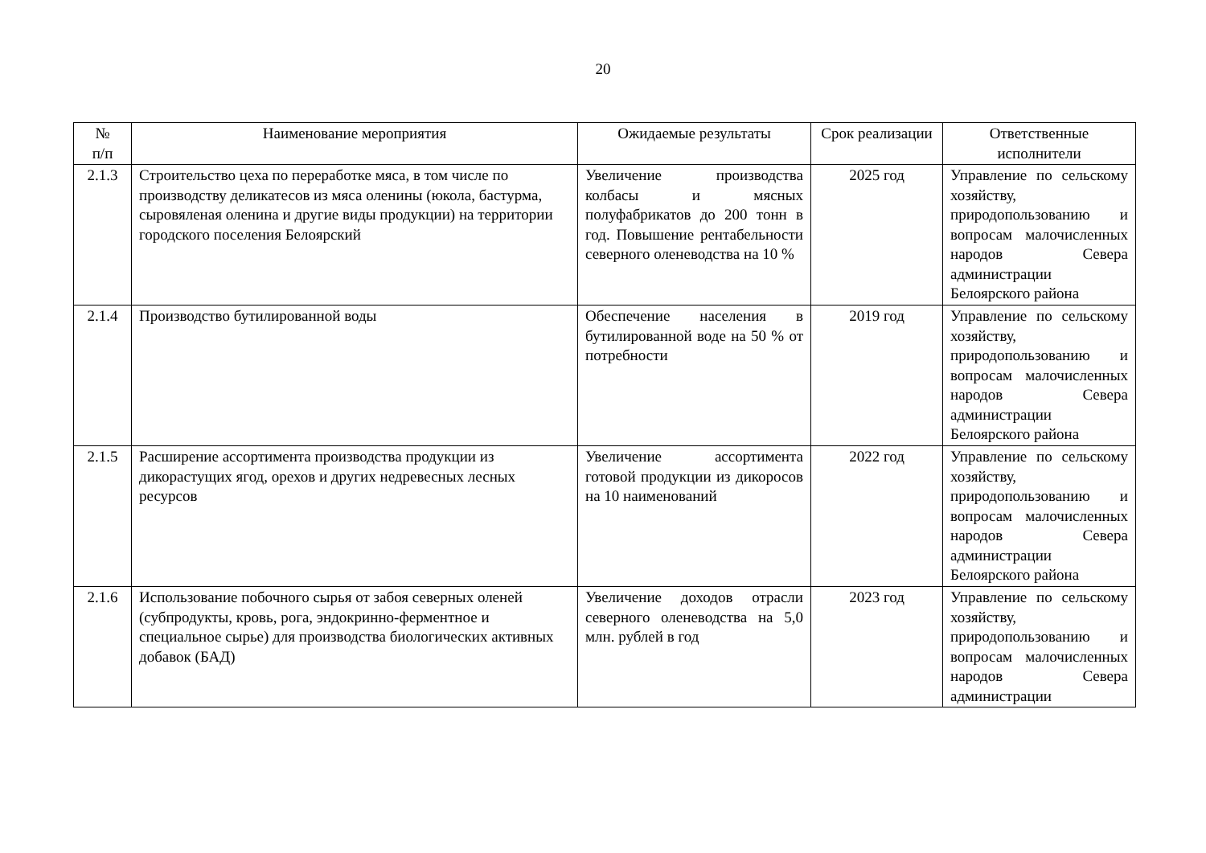20
| № п/п | Наименование мероприятия | Ожидаемые результаты | Срок реализации | Ответственные исполнители |
| --- | --- | --- | --- | --- |
| 2.1.3 | Строительство цеха по переработке мяса, в том числе по производству деликатесов из мяса оленины (юкола, бастурма, сыровяленая оленина и другие виды продукции) на территории городского поселения Белоярский | Увеличение производства колбасы и мясных полуфабрикатов до 200 тонн в год. Повышение рентабельности северного оленеводства на 10 % | 2025 год | Управление по сельскому хозяйству, природопользованию и вопросам малочисленных народов Севера администрации Белоярского района |
| 2.1.4 | Производство бутилированной воды | Обеспечение населения в бутилированной воде на 50 % от потребности | 2019 год | Управление по сельскому хозяйству, природопользованию и вопросам малочисленных народов Севера администрации Белоярского района |
| 2.1.5 | Расширение ассортимента производства продукции из дикорастущих ягод, орехов и других недревесных лесных ресурсов | Увеличение ассортимента готовой продукции из дикоросов на 10 наименований | 2022 год | Управление по сельскому хозяйству, природопользованию и вопросам малочисленных народов Севера администрации Белоярского района |
| 2.1.6 | Использование побочного сырья от забоя северных оленей (субпродукты, кровь, рога, эндокринно-ферментное и специальное сырье) для производства биологических активных добавок (БАД) | Увеличение доходов отрасли северного оленеводства на 5,0 млн. рублей в год | 2023 год | Управление по сельскому хозяйству, природопользованию и вопросам малочисленных народов Севера администрации |